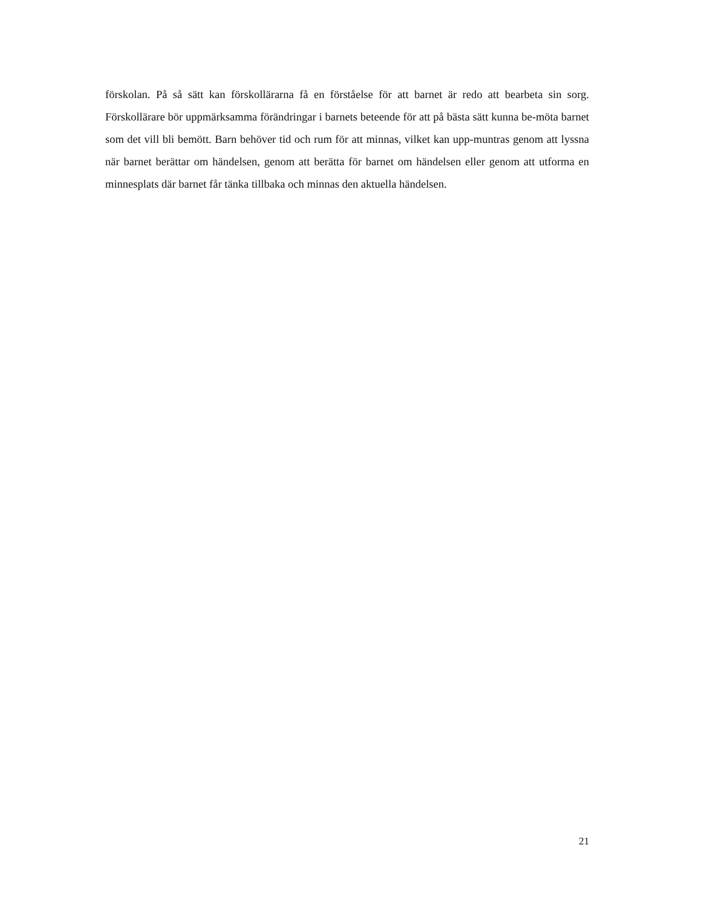förskolan. På så sätt kan förskollärarna få en förståelse för att barnet är redo att bearbeta sin sorg. Förskollärare bör uppmärksamma förändringar i barnets beteende för att på bästa sätt kunna be-möta barnet som det vill bli bemött. Barn behöver tid och rum för att minnas, vilket kan upp-muntras genom att lyssna när barnet berättar om händelsen, genom att berätta för barnet om händelsen eller genom att utforma en minnesplats där barnet får tänka tillbaka och minnas den aktuella händelsen.
21